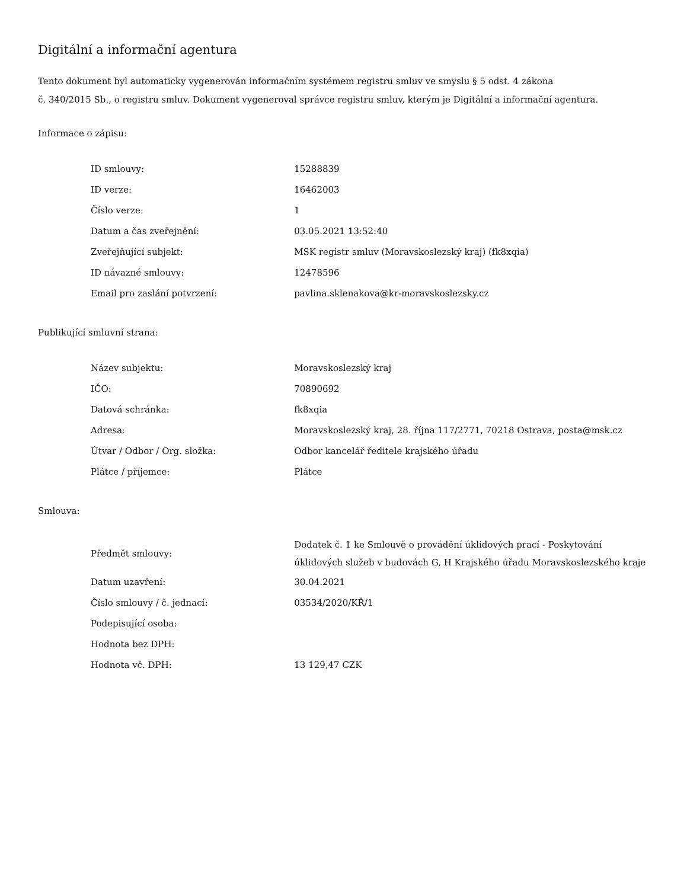Digitální a informační agentura
Tento dokument byl automaticky vygenerován informačním systémem registru smluv ve smyslu § 5 odst. 4 zákona
č. 340/2015 Sb., o registru smluv. Dokument vygeneroval správce registru smluv, kterým je Digitální a informační agentura.
Informace o zápisu:
| ID smlouvy: | 15288839 |
| ID verze: | 16462003 |
| Číslo verze: | 1 |
| Datum a čas zveřejnění: | 03.05.2021 13:52:40 |
| Zveřejňující subjekt: | MSK registr smluv (Moravskoslezský kraj) (fk8xqia) |
| ID návazné smlouvy: | 12478596 |
| Email pro zaslání potvrzení: | pavlina.sklenakova@kr-moravskoslezsky.cz |
Publikující smluvní strana:
| Název subjektu: | Moravskoslezský kraj |
| IČO: | 70890692 |
| Datová schránka: | fk8xqia |
| Adresa: | Moravskoslezský kraj, 28. října 117/2771, 70218 Ostrava, posta@msk.cz |
| Útvar / Odbor / Org. složka: | Odbor kancelář ředitele krajského úřadu |
| Plátce / příjemce: | Plátce |
Smlouva:
| Předmět smlouvy: | Dodatek č. 1 ke Smlouvě o provádění úklidových prací - Poskytování úklidových služeb v budovách G, H Krajského úřadu Moravskoslezského kraje |
| Datum uzavření: | 30.04.2021 |
| Číslo smlouvy / č. jednací: | 03534/2020/KŘ/1 |
| Podepisující osoba: | |
| Hodnota bez DPH: | |
| Hodnota vč. DPH: | 13 129,47 CZK |